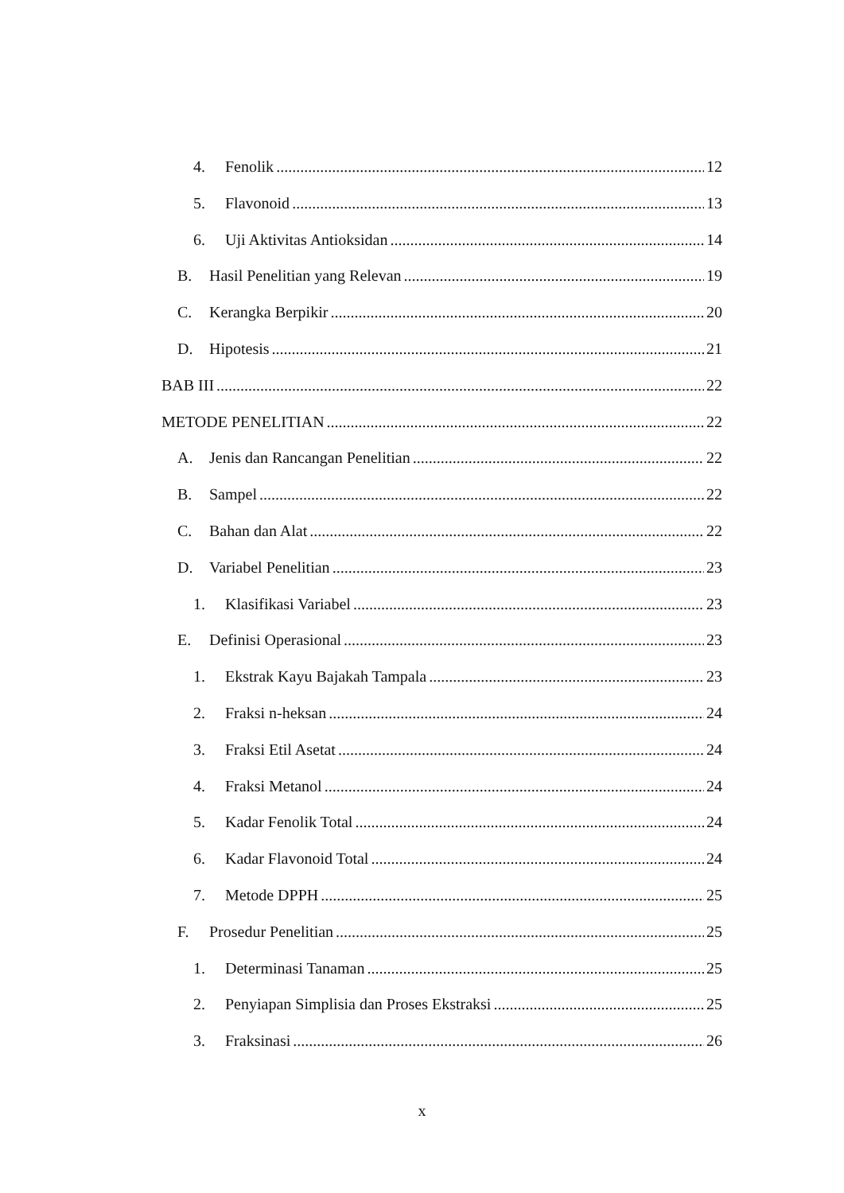4. Fenolik 12
5. Flavonoid 13
6. Uji Aktivitas Antioksidan 14
B. Hasil Penelitian yang Relevan 19
C. Kerangka Berpikir 20
D. Hipotesis 21
BAB III 22
METODE PENELITIAN 22
A. Jenis dan Rancangan Penelitian 22
B. Sampel 22
C. Bahan dan Alat 22
D. Variabel Penelitian 23
1. Klasifikasi Variabel 23
E. Definisi Operasional 23
1. Ekstrak Kayu Bajakah Tampala 23
2. Fraksi n-heksan 24
3. Fraksi Etil Asetat 24
4. Fraksi Metanol 24
5. Kadar Fenolik Total 24
6. Kadar Flavonoid Total 24
7. Metode DPPH 25
F. Prosedur Penelitian 25
1. Determinasi Tanaman 25
2. Penyiapan Simplisia dan Proses Ekstraksi 25
3. Fraksinasi 26
x